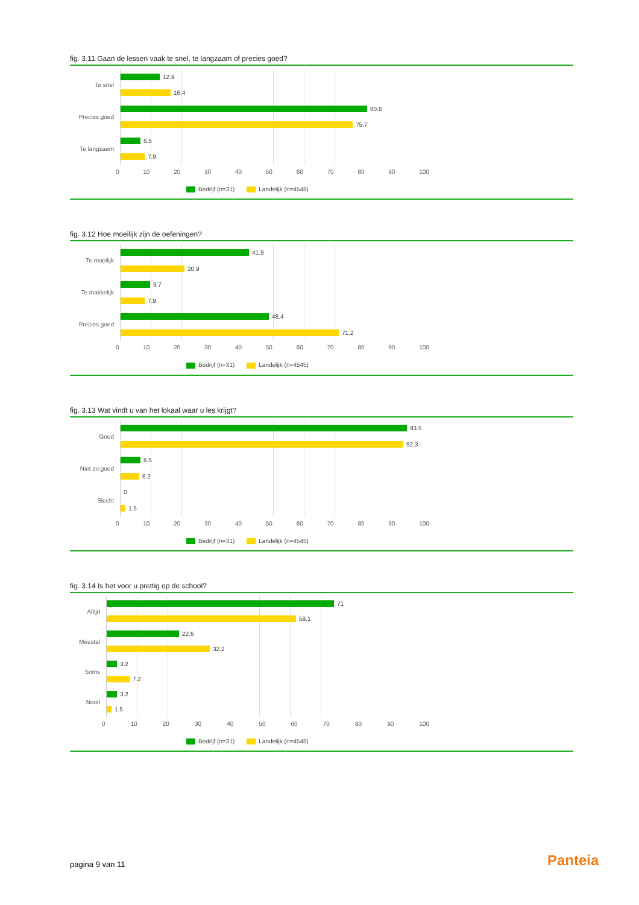fig. 3.11 Gaan de lessen vaak te snel, te langzaam of precies goed?
Te snel
Precies goed
Te langzaam
12.9
16.4
80.6
75.7
6.5
7.9
0 10 20 30 40 50 60 70 80 90 100
Bedrijf (n=31) Landelijk (n=4545)
fig. 3.12 Hoe moeilijk zijn de oefeningen?
Te moeilijk
Te makkelijk
Precies goed
41.9
20.9
9.7
7.9
48.4
71.2
0 10 20 30 40 50 60 70 80 90 100
Bedrijf (n=31) Landelijk (n=4545)
fig. 3.13 Wat vindt u van het lokaal waar u les krijgt?
Goed
Niet zo goed
Slecht
93.5
92.3
6.5
6.2
0
1.5
0 10 20 30 40 50 60 70 80 90 100
Bedrijf (n=31) Landelijk (n=4545)
fig. 3.14 Is het voor u prettig op de school?
Altijd
Meestal
Soms
Nooit
71
59.1
22.6
32.2
3.2
7.2
3.2
1.5
0 10 20 30 40 50 60 70 80 90 100
Bedrijf (n=31) Landelijk (n=4545)
pagina 9 van 11 Panteia